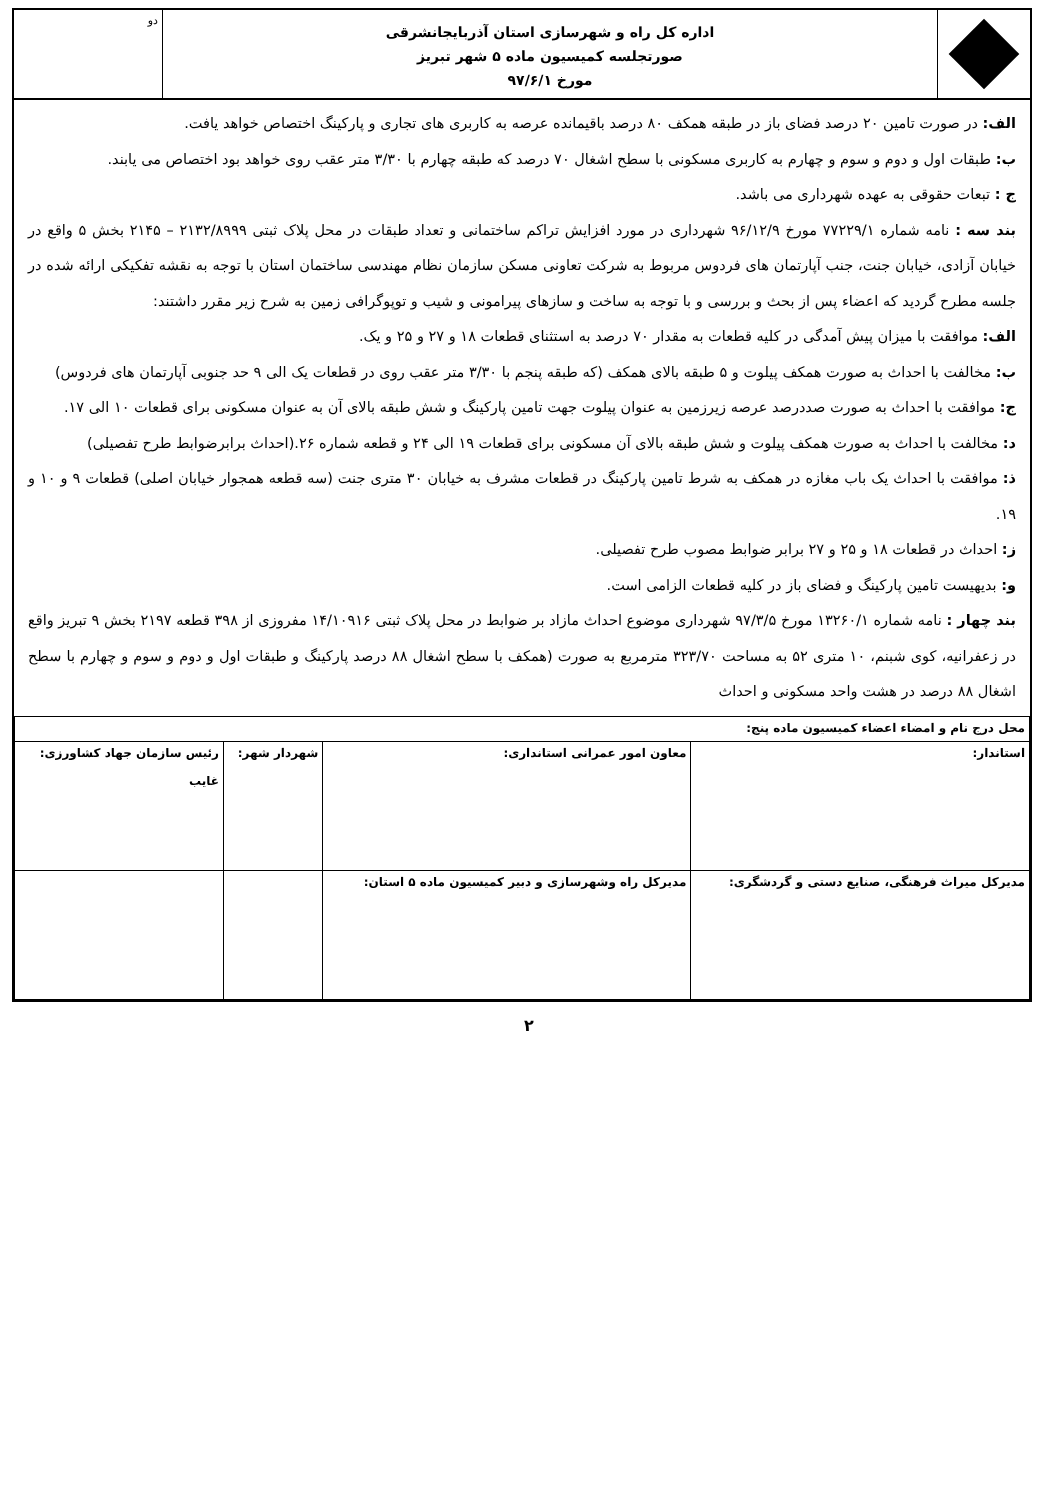اداره کل راه و شهرسازی استان آذربایجانشرقی
صورتجلسه کمیسیون ماده ۵ شهر تبریز
مورخ ۹۷/۶/۱
دو
الف: در صورت تامین ۲۰ درصد فضای باز در طبقه همکف ۸۰ درصد باقیمانده عرصه به کاربری های تجاری و پارکینگ اختصاص خواهد یافت.
ب: طبقات اول و دوم و سوم و چهارم به کاربری مسکونی با سطح اشغال ۷۰ درصد که طبقه چهارم با ۳/۳۰ متر عقب روی خواهد بود اختصاص می یابند.
ج : تبعات حقوقی به عهده شهرداری می باشد.
بند سه : نامه شماره ۷۷۲۲۹/۱ مورخ ۹۶/۱۲/۹ شهرداری در مورد افزایش تراکم ساختمانی و تعداد طبقات در محل پلاک ثبتی ۲۱۳۲/۸۹۹۹ – ۲۱۴۵ بخش ۵ واقع در خیابان آزادی، خیابان جنت، جنب آپارتمان های فردوس مربوط به شرکت تعاونی مسکن سازمان نظام مهندسی ساختمان استان با توجه به نقشه تفکیکی ارائه شده در جلسه مطرح گردید که اعضاء پس از بحث و بررسی و با توجه به ساخت و سازهای پیرامونی و شیب و توپوگرافی زمین به شرح زیر مقرر داشتند:
الف: موافقت با میزان پیش آمدگی در کلیه قطعات به مقدار ۷۰ درصد به استثنای قطعات ۱۸ و ۲۷ و ۲۵ و یک.
ب: مخالفت با احداث به صورت همکف پیلوت و ۵ طبقه بالای همکف (که طبقه پنجم با ۳/۳۰ متر عقب روی در قطعات یک الی ۹ حد جنوبی آپارتمان های فردوس)
ج: موافقت با احداث به صورت صددرصد عرصه زیرزمین به عنوان پیلوت جهت تامین پارکینگ و شش طبقه بالای آن به عنوان مسکونی برای قطعات ۱۰ الی ۱۷.
د: مخالفت با احداث به صورت همکف پیلوت و شش طبقه بالای آن مسکونی برای قطعات ۱۹ الی ۲۴ و قطعه شماره ۲۶.(احداث برابرضوابط طرح تفصیلی)
ذ: موافقت با احداث یک باب مغازه در همکف به شرط تامین پارکینگ در قطعات مشرف به خیابان ۳۰ متری جنت (سه قطعه همجوار خیابان اصلی) قطعات ۹ و ۱۰ و ۱۹.
ز: احداث در قطعات ۱۸ و ۲۵ و ۲۷ برابر ضوابط مصوب طرح تفصیلی.
و: بدیهیست تامین پارکینگ و فضای باز در کلیه قطعات الزامی است.
بند چهار : نامه شماره ۱۳۲۶۰/۱ مورخ ۹۷/۳/۵ شهرداری موضوع احداث مازاد بر ضوابط در محل پلاک ثبتی ۱۴/۱۰۹۱۶ مفروزی از ۳۹۸ قطعه ۲۱۹۷ بخش ۹ تبریز واقع در زعفرانیه، کوی شبنم، ۱۰ متری ۵۲ به مساحت ۳۲۳/۷۰ مترمربع به صورت (همکف با سطح اشغال ۸۸ درصد پارکینگ و طبقات اول و دوم و سوم و چهارم با سطح اشغال ۸۸ درصد در هشت واحد مسکونی و احداث
| محل درج نام و امضاء اعضاء کمیسیون ماده پنج: | | | |
| استاندار: | معاون امور عمرانی استانداری: | شهردار شهر: | رئیس سازمان جهاد کشاورزی: غایب |
| مدیرکل میراث فرهنگی، صنایع دستی و گردشگری: | مدیرکل راه وشهرسازی و دبیر کمیسیون ماده ۵ استان: | | |
۲